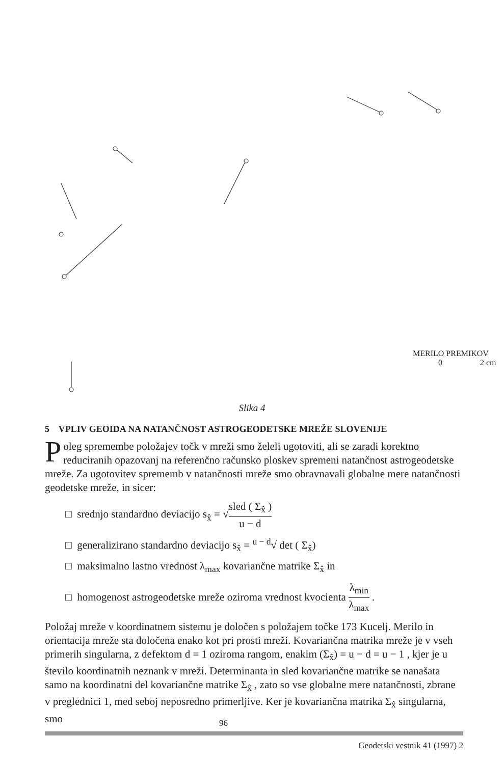MERILO PREMIKOV
0 2 cm
Slika 4
5 VPLIV GEOIDA NA NATANČNOST ASTROGEODETSKE MREŽE SLOVENIJE
Poleg spremembe položajev točk v mreži smo želeli ugotoviti, ali se zaradi korektno reduciranih opazovanj na referenčno računsko ploskev spremeni natančnost astrogeodetske mreže. Za ugotovitev sprememb v natančnosti mreže smo obravnavali globalne mere natančnosti geodetske mreže, in sicer:
□ srednjo standardno deviacijo s<sub>x̂</sub> = √sled ( Σ<sub>x̂</sub> ) u − d
□ generalizirano standardno deviacijo s<sub>x̂</sub> = <sup>u − d</sup>√ det ( Σ<sub>x̂</sub>)
□ maksimalno lastno vrednost λ<sub>max</sub> kovariančne matrike Σ<sub>x̂</sub> in
□ homogenost astrogeodetske mreže oziroma vrednost kvocienta λ<sub>min</sub> λ<sub>max</sub> .
Položaj mreže v koordinatnem sistemu je določen s položajem točke 173 Kucelj. Merilo in orientacija mreže sta določena enako kot pri prosti mreži. Kovariančna matrika mreže je v vseh primerih singularna, z defektom d = 1 oziroma rangom, enakim (Σ<sub>x̂</sub>) = u − d = u − 1 , kjer je u število koordinatnih neznank v mreži. Determinanta in sled kovariančne matrike se nanašata samo na koordinatni del kovariančne matrike Σ<sub>x̂</sub> , zato so vse globalne mere natančnosti, zbrane v preglednici 1, med seboj neposredno primerljive. Ker je kovariančna matrika Σ<sub>x̂</sub> singularna, smo
96
Geodetski vestnik 41 (1997) 2